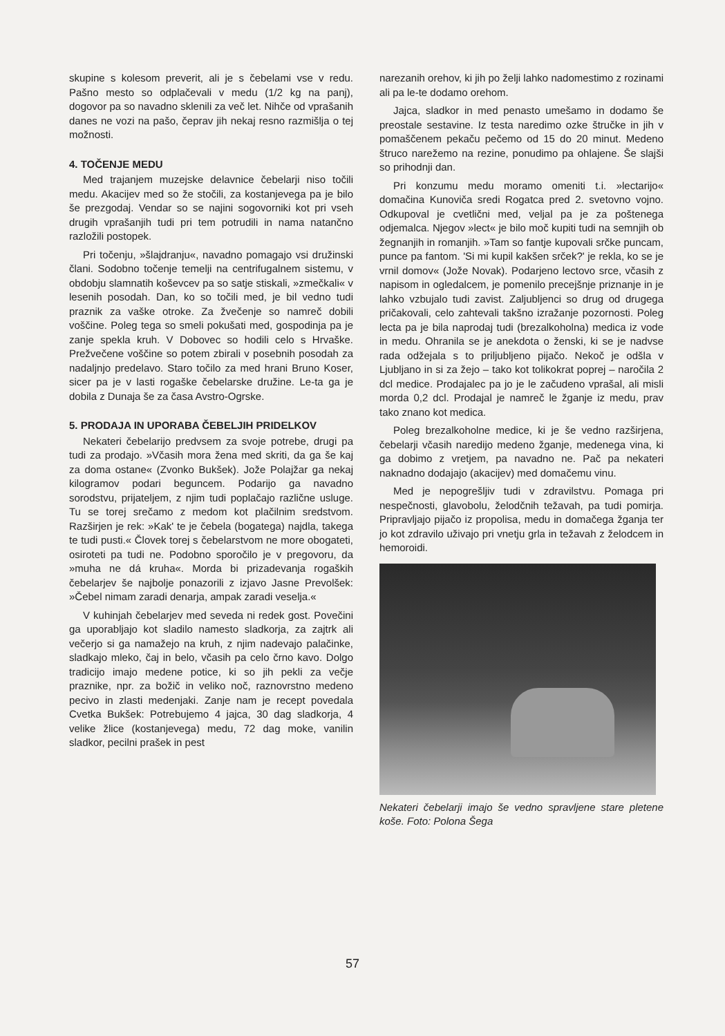skupine s kolesom preverit, ali je s čebelami vse v redu. Pašno mesto so odplačevali v medu (1/2 kg na panj), dogovor pa so navadno sklenili za več let. Nihče od vprašanih danes ne vozi na pašo, čeprav jih nekaj resno razmišlja o tej možnosti.
4. TOČENJE MEDU
Med trajanjem muzejske delavnice čebelarji niso točili medu. Akacijev med so že stočili, za kostanjevega pa je bilo še prezgodaj. Vendar so se najini sogovorniki kot pri vseh drugih vprašanjih tudi pri tem potrudili in nama natančno razložili postopek.
Pri točenju, »šlajdranju«, navadno pomagajo vsi družinski člani. Sodobno točenje temelji na centrifugalnem sistemu, v obdobju slamnatih koševcev pa so satje stiskali, »zmečkali« v lesenih posodah. Dan, ko so točili med, je bil vedno tudi praznik za vaške otroke. Za žvečenje so namreč dobili voščine. Poleg tega so smeli pokušati med, gospodinja pa je zanje spekla kruh. V Dobovec so hodili celo s Hrvaške. Prežvečene voščine so potem zbirali v posebnih posodah za nadaljnjo predelavo. Staro točilo za med hrani Bruno Koser, sicer pa je v lasti rogaške čebelarske družine. Le-ta ga je dobila z Dunaja še za časa Avstro-Ogrske.
5. PRODAJA IN UPORABA ČEBELJIH PRIDELKOV
Nekateri čebelarijo predvsem za svoje potrebe, drugi pa tudi za prodajo. »Včasih mora žena med skriti, da ga še kaj za doma ostane« (Zvonko Bukšek). Jože Polajžar ga nekaj kilogramov podari beguncem. Podarijo ga navadno sorodstvu, prijateljem, z njim tudi poplačajo različne usluge. Tu se torej srečamo z medom kot plačilnim sredstvom. Razširjen je rek: »Kak' te je čebela (bogatega) najdla, takega te tudi pusti.« Človek torej s čebelarstvom ne more obogateti, osiroteti pa tudi ne. Podobno sporočilo je v pregovoru, da »muha ne dá kruha«. Morda bi prizadevanja rogaških čebelarjev še najbolje ponazorili z izjavo Jasne Prevolšek: »Čebel nimam zaradi denarja, ampak zaradi veselja.«
V kuhinjah čebelarjev med seveda ni redek gost. Povečini ga uporabljajo kot sladilo namesto sladkorja, za zajtrk ali večerjo si ga namažejo na kruh, z njim nadevajo palačinke, sladkajo mleko, čaj in belo, včasih pa celo črno kavo. Dolgo tradicijo imajo medene potice, ki so jih pekli za večje praznike, npr. za božič in veliko noč, raznovrstno medeno pecivo in zlasti medenjaki. Zanje nam je recept povedala Cvetka Bukšek: Potrebujemo 4 jajca, 30 dag sladkorja, 4 velike žlice (kostanjevega) medu, 72 dag moke, vanilin sladkor, pecilni prašek in pest
narezanih orehov, ki jih po želji lahko nadomestimo z rozinami ali pa le-te dodamo orehom.
Jajca, sladkor in med penasto umešamo in dodamo še preostale sestavine. Iz testa naredimo ozke štručke in jih v pomaščenem pekaču pečemo od 15 do 20 minut. Medeno štruco narežemo na rezine, ponudimo pa ohlajene. Še slajši so prihodnji dan.
Pri konzumu medu moramo omeniti t.i. »lectarijo« domačina Kunoviča sredi Rogatca pred 2. svetovno vojno. Odkupoval je cvetlični med, veljal pa je za poštenega odjemalca. Njegov »lect« je bilo moč kupiti tudi na semnjih ob žegnanjih in romanjih. »Tam so fantje kupovali srčke puncam, punce pa fantom. 'Si mi kupil kakšen srček?' je rekla, ko se je vrnil domov« (Jože Novak). Podarjeno lectovo srce, včasih z napisom in ogledalcem, je pomenilo precejšnje priznanje in je lahko vzbujalo tudi zavist. Zaljubljenci so drug od drugega pričakovali, celo zahtevali takšno izražanje pozornosti. Poleg lecta pa je bila naprodaj tudi (brezalkoholna) medica iz vode in medu. Ohranila se je anekdota o ženski, ki se je nadvse rada odžejala s to priljubljeno pijačo. Nekoč je odšla v Ljubljano in si za žejo – tako kot tolikokrat poprej – naročila 2 dcl medice. Prodajalec pa jo je le začudeno vprašal, ali misli morda 0,2 dcl. Prodajal je namreč le žganje iz medu, prav tako znano kot medica.
Poleg brezalkoholne medice, ki je še vedno razširjena, čebelarji včasih naredijo medeno žganje, medenega vina, ki ga dobimo z vretjem, pa navadno ne. Pač pa nekateri naknadno dodajajo (akacijev) med domačemu vinu.
Med je nepogrešljiv tudi v zdravilstvu. Pomaga pri nespečnosti, glavobolu, želodčnih težavah, pa tudi pomirja. Pripravljajo pijačo iz propolisa, medu in domačega žganja ter jo kot zdravilo uživajo pri vnetju grla in težavah z želodcem in hemoroidi.
Nekateri čebelarji imajo še vedno spravljene stare pletene koše. Foto: Polona Šega
57